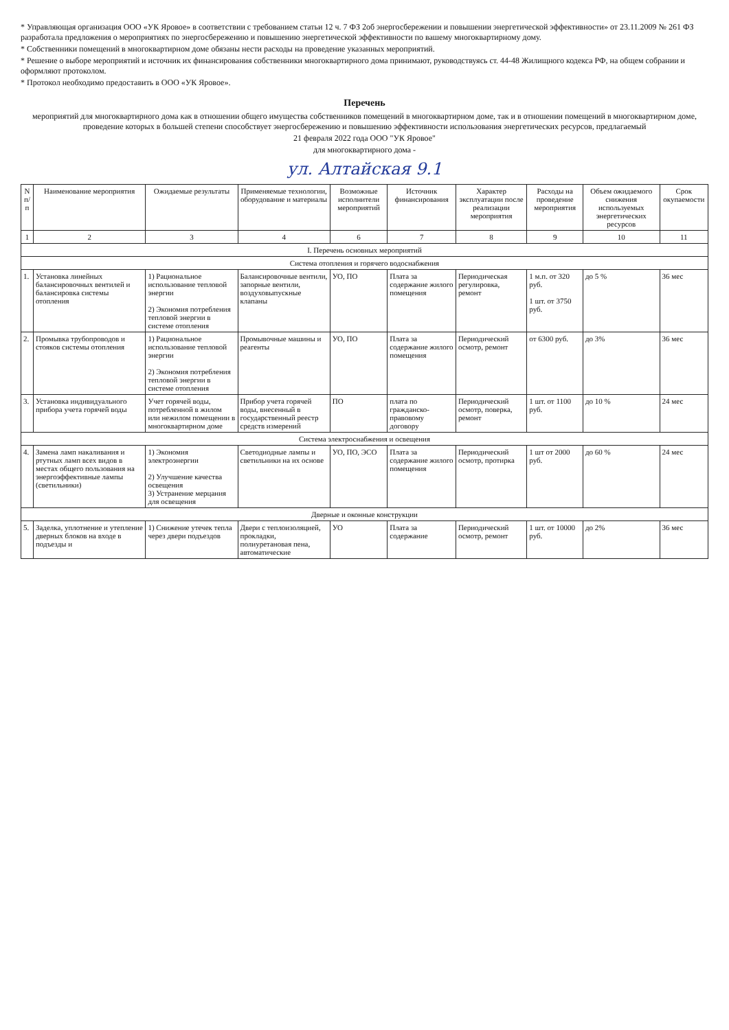* Управляющая организация ООО «УК Яровое» в соответствии с требованием статьи 12 ч. 7 ФЗ 2об энергосбережении и повышении энергетической эффективности» от 23.11.2009 № 261 ФЗ разработала предложения о мероприятиях по энергосбережению и повышению энергетической эффективности по вашему многоквартирному дому.
* Собственники помещений в многоквартирном доме обязаны нести расходы на проведение указанных мероприятий.
* Решение о выборе мероприятий и источник их финансирования собственники многоквартирного дома принимают, руководствуясь ст. 44-48 Жилищного кодекса РФ, на общем собрании и оформляют протоколом.
* Протокол необходимо предоставить в ООО «УК Яровое».
Перечень
мероприятий для многоквартирного дома как в отношении общего имущества собственников помещений в многоквартирном доме, так и в отношении помещений в многоквартирном доме, проведение которых в большей степени способствует энергосбережению и повышению эффективности использования энергетических ресурсов, предлагаемый
21 февраля 2022 года ООО "УК Яровое"
для многоквартирного дома -
ул. Алтайская 9.1
| N п/п | Наименование мероприятия | Ожидаемые результаты | Применяемые технологии, оборудование и материалы | Возможные исполнители мероприятий | Источник финансирования | Характер эксплуатации после реализации мероприятия | Расходы на проведение мероприятия | Объем ожидаемого снижения используемых энергетических ресурсов | Срок окупаемости |
| --- | --- | --- | --- | --- | --- | --- | --- | --- | --- |
| 1 | 2 | 3 | 4 | 6 | 7 | 8 | 9 | 10 | 11 |
| I. Перечень основных мероприятий | | | | | | | | | |
| Система отопления и горячего водоснабжения | | | | | | | | | |
| 1. | Установка линейных балансировочных вентилей и балансировка системы отопления | 1) Рациональное использование тепловой энергии 2) Экономия потребления тепловой энергии в системе отопления | Балансировочные вентили, запорные вентили, воздуховыпускные клапаны | УО, ПО | Плата за содержание жилого помещения | Периодическая регулировка, ремонт | 1 м.п. от 320 руб. 1 шт. от 3750 руб. | до 5 % | 36 мес |
| 2. | Промывка трубопроводов и стояков системы отопления | 1) Рациональное использование тепловой энергии 2) Экономия потребления тепловой энергии в системе отопления | Промывочные машины и реагенты | УО, ПО | Плата за содержание жилого помещения | Периодический осмотр, ремонт | от 6300 руб. | до 3% | 36 мес |
| 3. | Установка индивидуального прибора учета горячей воды | Учет горячей воды, потребленной в жилом или нежилом помещении в многоквартирном доме | Прибор учета горячей воды, внесенный в государственный реестр средств измерений | ПО | плата по гражданско-правовому договору | Периодический осмотр, поверка, ремонт | 1 шт. от 1100 руб. | до 10 % | 24 мес |
| Система электроснабжения и освещения | | | | | | | | | |
| 4. | Замена ламп накаливания и ртутных ламп всех видов в местах общего пользования на энергоэффективные лампы (светильники) | 1) Экономия электроэнергии 2) Улучшение качества освещения 3) Устранение мерцания для освещения | Светодиодные лампы и светильники на их основе | УО, ПО, ЭСО | Плата за содержание жилого помещения | Периодический осмотр, протирка | 1 шт от 2000 руб. | до 60 % | 24 мес |
| Дверные и оконные конструкции | | | | | | | | | |
| 5. | Заделка, уплотнение и утепление дверных блоков на входе в подъезды и | 1) Снижение утечек тепла через двери подъездов | Двери с теплоизоляцией, прокладки, полиуретановая пена, автоматические | УО | Плата за содержание | Периодический осмотр, ремонт | 1 шт. от 10000 руб. | до 2% | 36 мес |